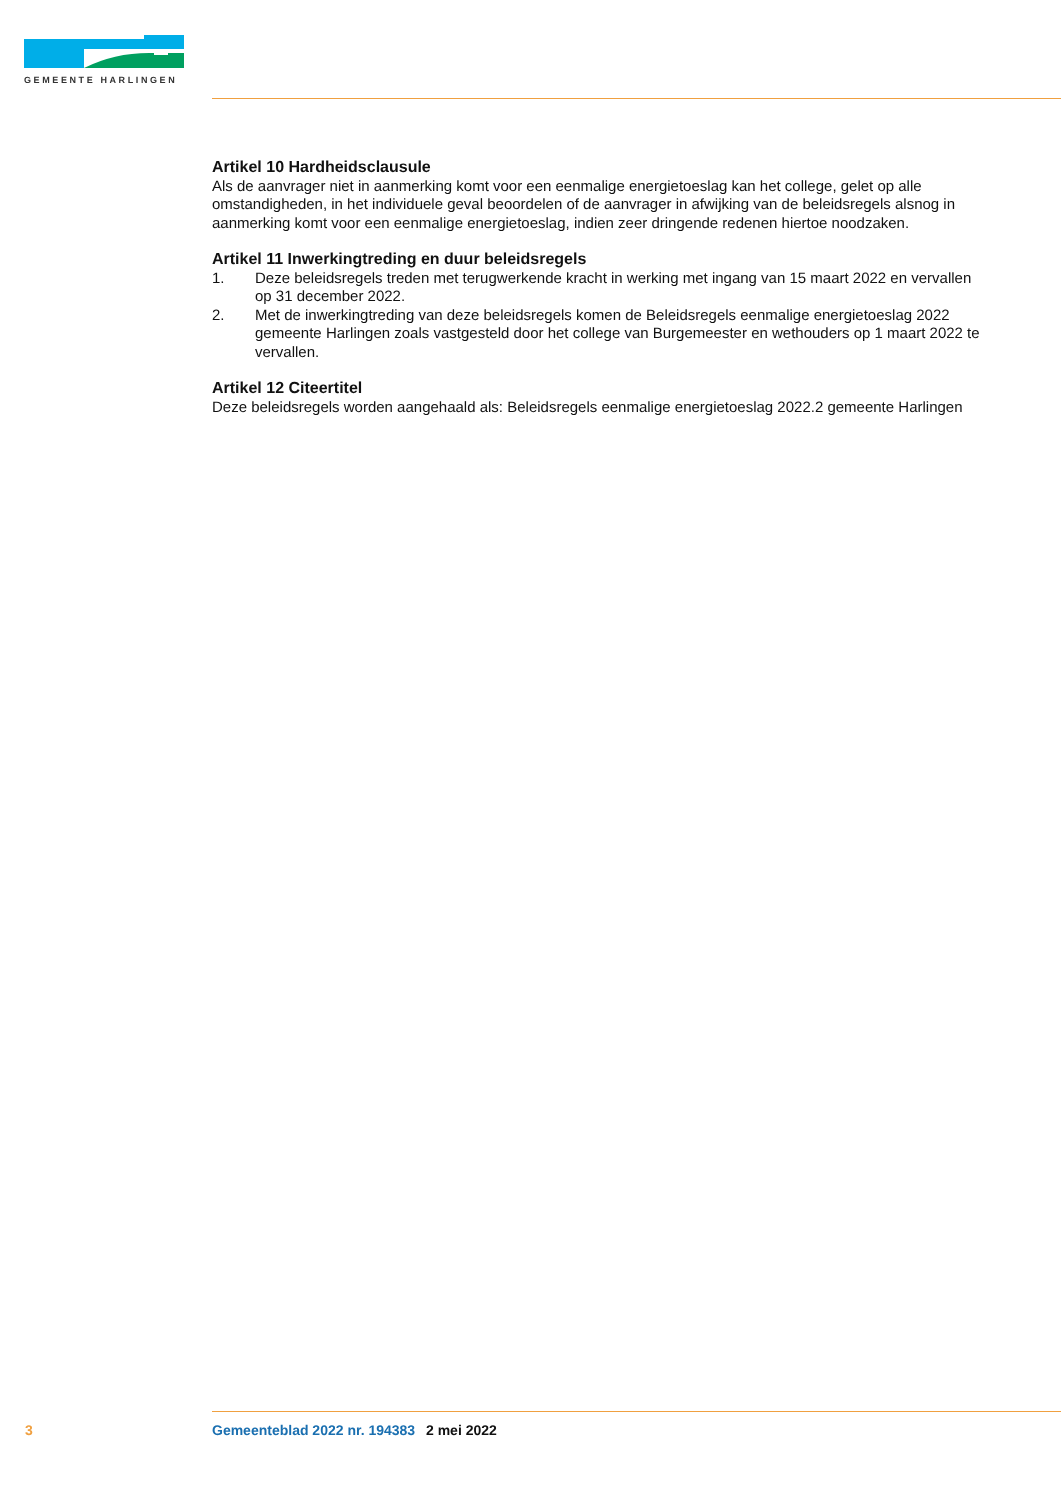GEMEENTE HARLINGEN
Artikel 10 Hardheidsclausule
Als de aanvrager niet in aanmerking komt voor een eenmalige energietoeslag kan het college, gelet op alle omstandigheden, in het individuele geval beoordelen of de aanvrager in afwijking van de beleidsregels alsnog in aanmerking komt voor een eenmalige energietoeslag, indien zeer dringende redenen hiertoe noodzaken.
Artikel 11 Inwerkingtreding en duur beleidsregels
1. Deze beleidsregels treden met terugwerkende kracht in werking met ingang van 15 maart 2022 en vervallen op 31 december 2022.
2. Met de inwerkingtreding van deze beleidsregels komen de Beleidsregels eenmalige energietoeslag 2022 gemeente Harlingen zoals vastgesteld door het college van Burgemeester en wethouders op 1 maart 2022 te vervallen.
Artikel 12 Citeertitel
Deze beleidsregels worden aangehaald als: Beleidsregels eenmalige energietoeslag 2022.2 gemeente Harlingen
3 Gemeenteblad 2022 nr. 194383 2 mei 2022